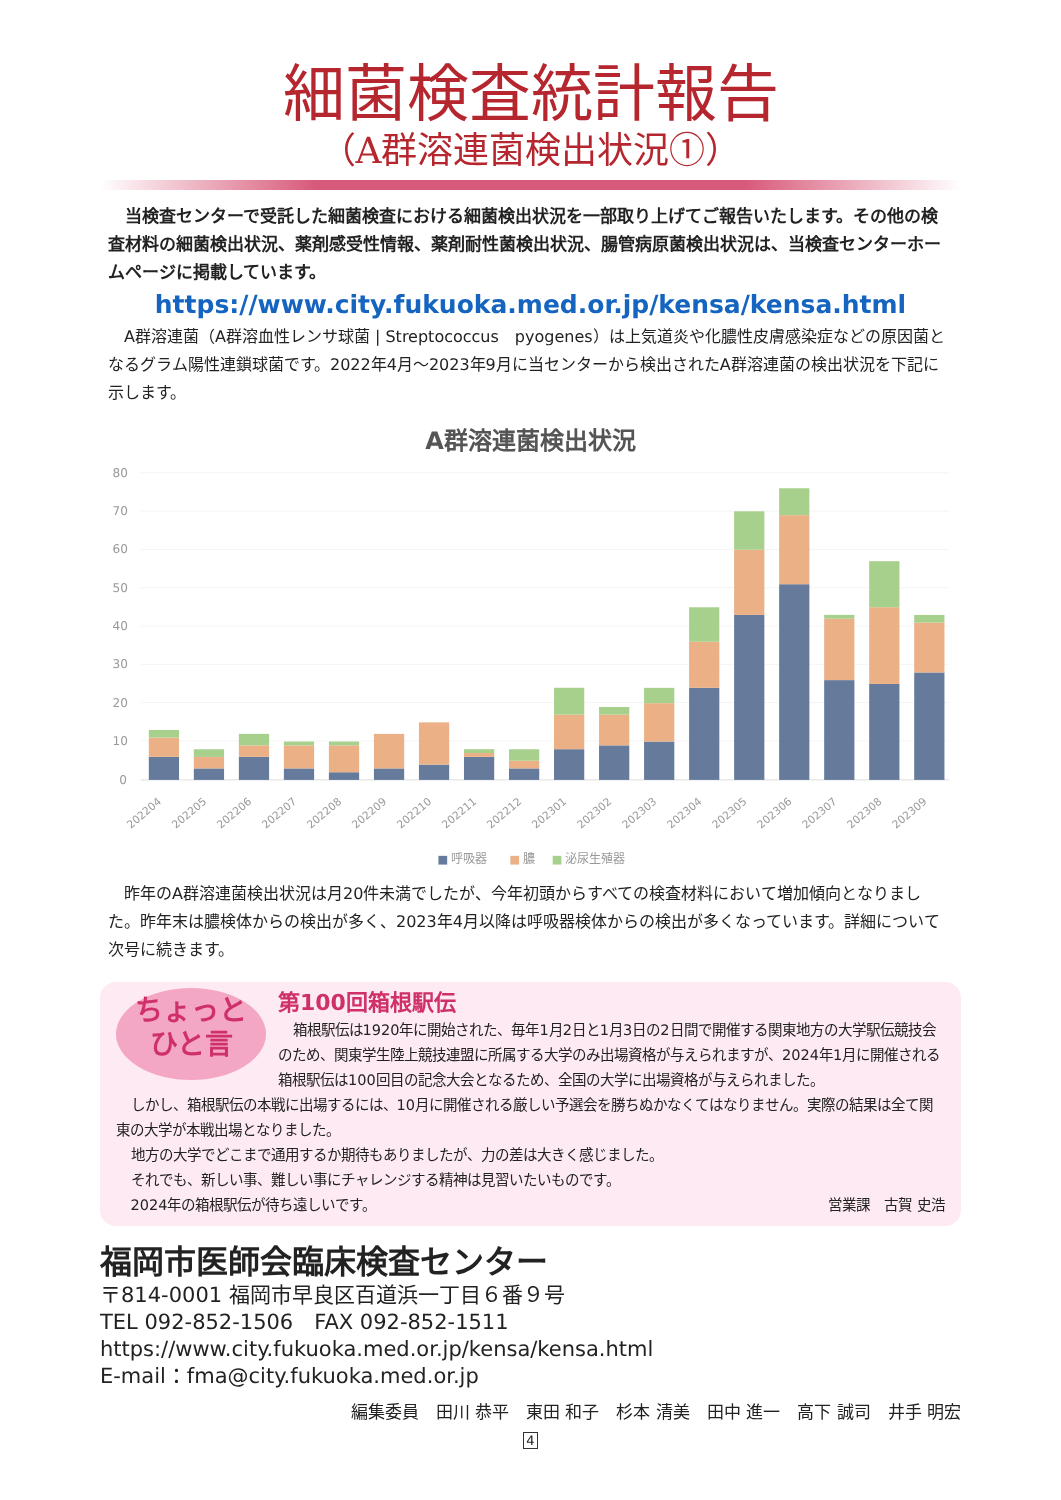細菌検査統計報告
（A群溶連菌検出状況①）
当検査センターで受託した細菌検査における細菌検出状況を一部取り上げてご報告いたします。その他の検査材料の細菌検出状況、薬剤感受性情報、薬剤耐性菌検出状況、腸管病原菌検出状況は、当検査センターホームページに掲載しています。
https://www.city.fukuoka.med.or.jp/kensa/kensa.html
A群溶連菌（A群溶血性レンサ球菌 | Streptococcus　pyogenes）は上気道炎や化膿性皮膚感染症などの原因菌となるグラム陽性連鎖球菌です。2022年4月～2023年9月に当センターから検出されたA群溶連菌の検出状況を下記に示します。
A群溶連菌検出状況
80
70
60
50
40
30
20
10
0
202204
202205
202206
202207
202208
202209
202210
202211
202212
202301
202302
202303
202304
202305
202306
202307
202308
202309
呼吸器
膿
泌尿生殖器
昨年のA群溶連菌検出状況は月20件未満でしたが、今年初頭からすべての検査材料において増加傾向となりました。昨年末は膿検体からの検出が多く、2023年4月以降は呼吸器検体からの検出が多くなっています。詳細について次号に続きます。
ちょっと
ひと言
第100回箱根駅伝
箱根駅伝は1920年に開始された、毎年1月2日と1月3日の2日間で開催する関東地方の大学駅伝競技会のため、関東学生陸上競技連盟に所属する大学のみ出場資格が与えられますが、2024年1月に開催される箱根駅伝は100回目の記念大会となるため、全国の大学に出場資格が与えられました。
しかし、箱根駅伝の本戦に出場するには、10月に開催される厳しい予選会を勝ちぬかなくてはなりません。実際の結果は全て関東の大学が本戦出場となりました。
地方の大学でどこまで通用するか期待もありましたが、力の差は大きく感じました。
それでも、新しい事、難しい事にチャレンジする精神は見習いたいものです。
2024年の箱根駅伝が待ち遠しいです。 営業課　古賀 史浩
福岡市医師会臨床検査センター
〒814-0001 福岡市早良区百道浜一丁目６番９号
TEL 092-852-1506　FAX 092-852-1511
https://www.city.fukuoka.med.or.jp/kensa/kensa.html
E-mail：fma@city.fukuoka.med.or.jp
編集委員　田川 恭平　東田 和子　杉本 清美　田中 進一　高下 誠司　井手 明宏
4